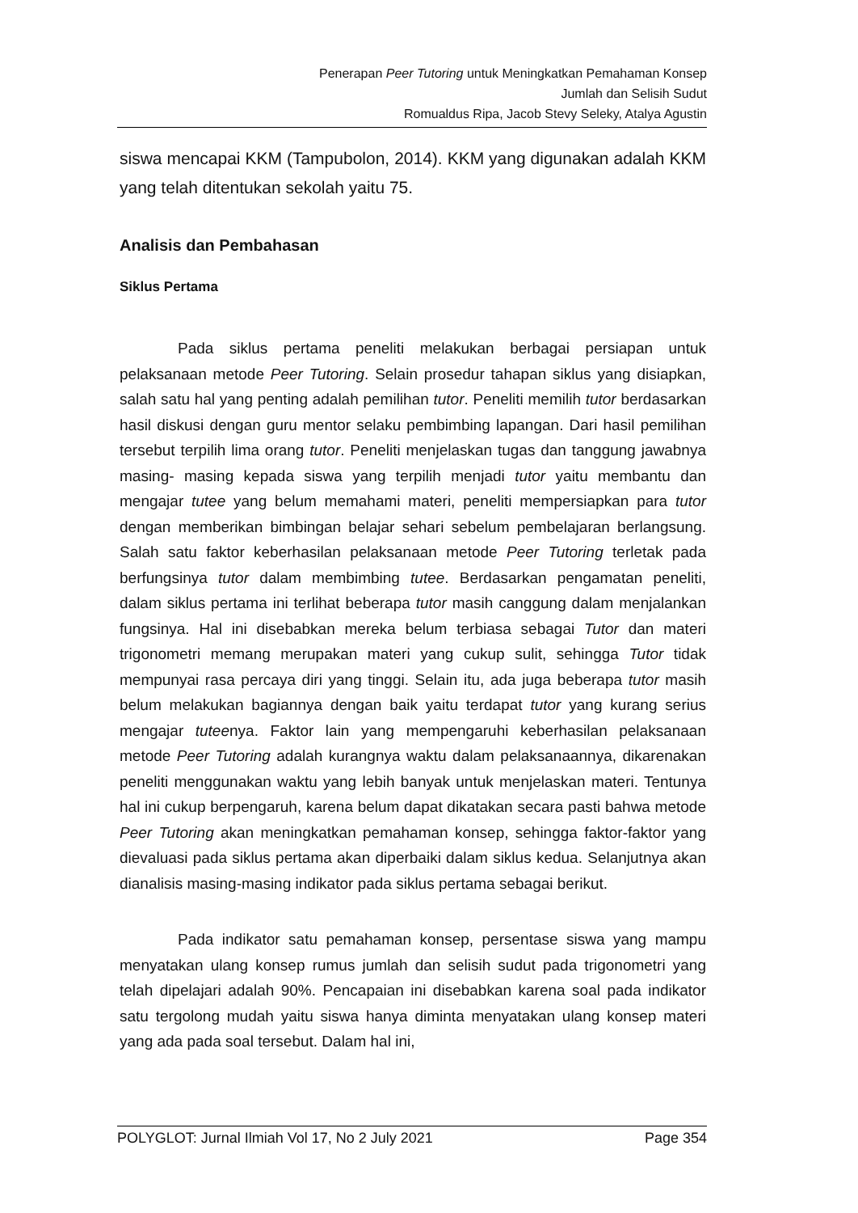Penerapan Peer Tutoring untuk Meningkatkan Pemahaman Konsep
Jumlah dan Selisih Sudut
Romualdus Ripa, Jacob Stevy Seleky, Atalya Agustin
siswa mencapai KKM (Tampubolon, 2014). KKM yang digunakan adalah KKM yang telah ditentukan sekolah yaitu 75.
Analisis dan Pembahasan
Siklus Pertama
Pada siklus pertama peneliti melakukan berbagai persiapan untuk pelaksanaan metode Peer Tutoring. Selain prosedur tahapan siklus yang disiapkan, salah satu hal yang penting adalah pemilihan tutor. Peneliti memilih tutor berdasarkan hasil diskusi dengan guru mentor selaku pembimbing lapangan. Dari hasil pemilihan tersebut terpilih lima orang tutor. Peneliti menjelaskan tugas dan tanggung jawabnya masing- masing kepada siswa yang terpilih menjadi tutor yaitu membantu dan mengajar tutee yang belum memahami materi, peneliti mempersiapkan para tutor dengan memberikan bimbingan belajar sehari sebelum pembelajaran berlangsung. Salah satu faktor keberhasilan pelaksanaan metode Peer Tutoring terletak pada berfungsinya tutor dalam membimbing tutee. Berdasarkan pengamatan peneliti, dalam siklus pertama ini terlihat beberapa tutor masih canggung dalam menjalankan fungsinya. Hal ini disebabkan mereka belum terbiasa sebagai Tutor dan materi trigonometri memang merupakan materi yang cukup sulit, sehingga Tutor tidak mempunyai rasa percaya diri yang tinggi. Selain itu, ada juga beberapa tutor masih belum melakukan bagiannya dengan baik yaitu terdapat tutor yang kurang serius mengajar tuteenya. Faktor lain yang mempengaruhi keberhasilan pelaksanaan metode Peer Tutoring adalah kurangnya waktu dalam pelaksanaannya, dikarenakan peneliti menggunakan waktu yang lebih banyak untuk menjelaskan materi. Tentunya hal ini cukup berpengaruh, karena belum dapat dikatakan secara pasti bahwa metode Peer Tutoring akan meningkatkan pemahaman konsep, sehingga faktor-faktor yang dievaluasi pada siklus pertama akan diperbaiki dalam siklus kedua. Selanjutnya akan dianalisis masing-masing indikator pada siklus pertama sebagai berikut.
Pada indikator satu pemahaman konsep, persentase siswa yang mampu menyatakan ulang konsep rumus jumlah dan selisih sudut pada trigonometri yang telah dipelajari adalah 90%. Pencapaian ini disebabkan karena soal pada indikator satu tergolong mudah yaitu siswa hanya diminta menyatakan ulang konsep materi yang ada pada soal tersebut. Dalam hal ini,
POLYGLOT: Jurnal Ilmiah Vol 17, No 2 July 2021 Page 354